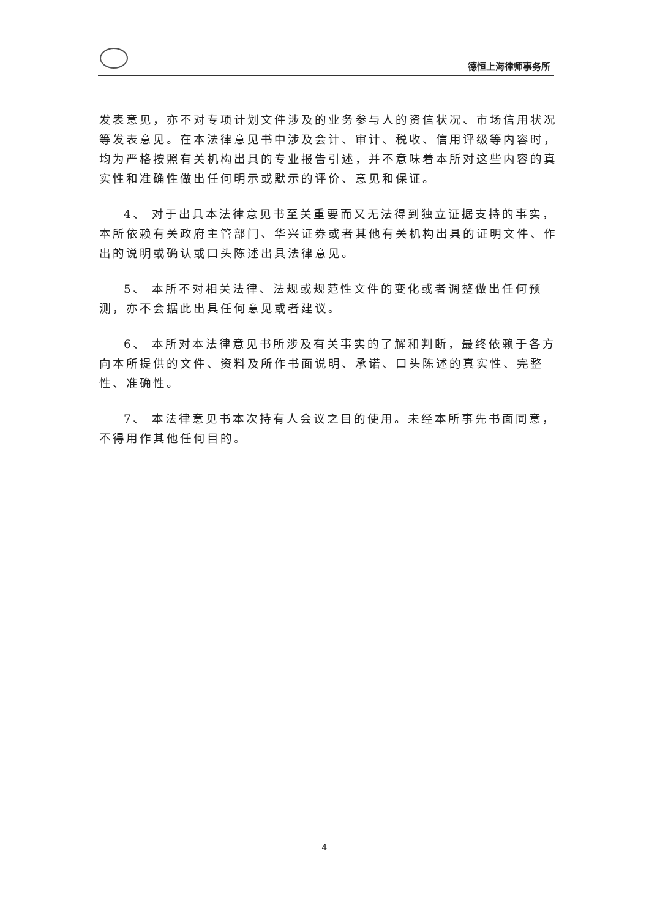德恒上海律师事务所
发表意见，亦不对专项计划文件涉及的业务参与人的资信状况、市场信用状况等发表意见。在本法律意见书中涉及会计、审计、税收、信用评级等内容时，均为严格按照有关机构出具的专业报告引述，并不意味着本所对这些内容的真实性和准确性做出任何明示或默示的评价、意见和保证。
4、 对于出具本法律意见书至关重要而又无法得到独立证据支持的事实，本所依赖有关政府主管部门、华兴证券或者其他有关机构出具的证明文件、作出的说明或确认或口头陈述出具法律意见。
5、 本所不对相关法律、法规或规范性文件的变化或者调整做出任何预测，亦不会据此出具任何意见或者建议。
6、 本所对本法律意见书所涉及有关事实的了解和判断，最终依赖于各方向本所提供的文件、资料及所作书面说明、承诺、口头陈述的真实性、完整性、准确性。
7、 本法律意见书本次持有人会议之目的使用。未经本所事先书面同意，不得用作其他任何目的。
4